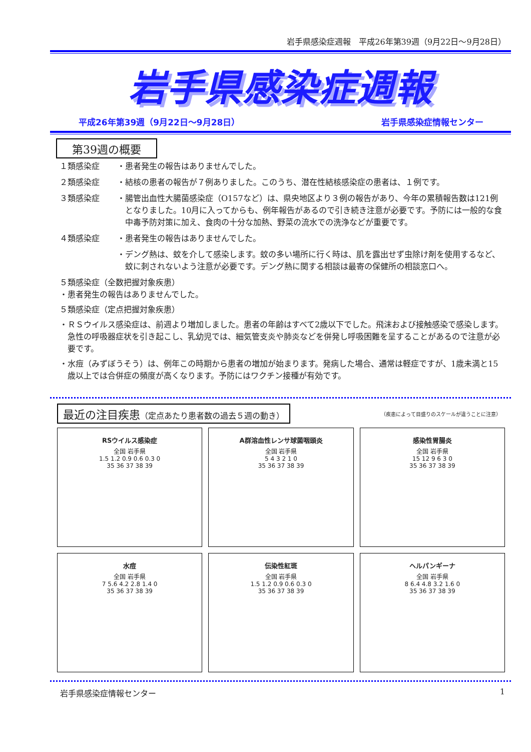岩手県感染症週報　平成26年第39週（9月22日～9月28日）
岩手県感染症週報
平成26年第39週（9月22日～9月28日） 岩手県感染症情報センター
第39週の概要
１類感染症 ・患者発生の報告はありませんでした。
２類感染症 ・結核の患者の報告が７例ありました。このうち、潜在性結核感染症の患者は、１例です。
３類感染症 ・腸管出血性大腸菌感染症（O157など）は、県央地区より３例の報告があり、今年の累積報告数は121例となりました。10月に入ってからも、例年報告があるので引き続き注意が必要です。予防には一般的な食中毒予防対策に加え、食肉の十分な加熱、野菜の流水での洗浄などが重要です。
４類感染症 ・患者発生の報告はありませんでした。
・デング熱は、蚊を介して感染します。蚊の多い場所に行く時は、肌を露出せず虫除け剤を使用するなど、蚊に刺されないよう注意が必要です。デング熱に関する相談は最寄の保健所の相談窓口へ。
５類感染症（全数把握対象疾患）
・患者発生の報告はありませんでした。
５類感染症（定点把握対象疾患）
・ＲＳウイルス感染症は、前週より増加しました。患者の年齢はすべて2歳以下でした。飛沫および接触感染で感染します。急性の呼吸器症状を引き起こし、乳幼児では、細気管支炎や肺炎などを併発し呼吸困難を呈することがあるので注意が必要です。
・水痘（みずぼうそう）は、例年この時期から患者の増加が始まります。発病した場合、通常は軽症ですが、1歳未満と15歳以上では合併症の頻度が高くなります。予防にはワクチン接種が有効です。
最近の注目疾患（定点あたり患者数の過去５週の動き）
（疾患によって目盛りのスケールが違うことに注意）
RSウイルス感染症
全国 岩手県
1.5 1.2 0.9 0.6 0.3 0
35 36 37 38 39
A群溶血性レンサ球菌咽頭炎
全国 岩手県
5 4 3 2 1 0
35 36 37 38 39
感染性胃腸炎
全国 岩手県
15 12 9 6 3 0
35 36 37 38 39
水痘
全国 岩手県
7 5.6 4.2 2.8 1.4 0
35 36 37 38 39
伝染性紅斑
全国 岩手県
1.5 1.2 0.9 0.6 0.3 0
35 36 37 38 39
ヘルパンギーナ
全国 岩手県
8 6.4 4.8 3.2 1.6 0
35 36 37 38 39
岩手県感染症情報センター 1